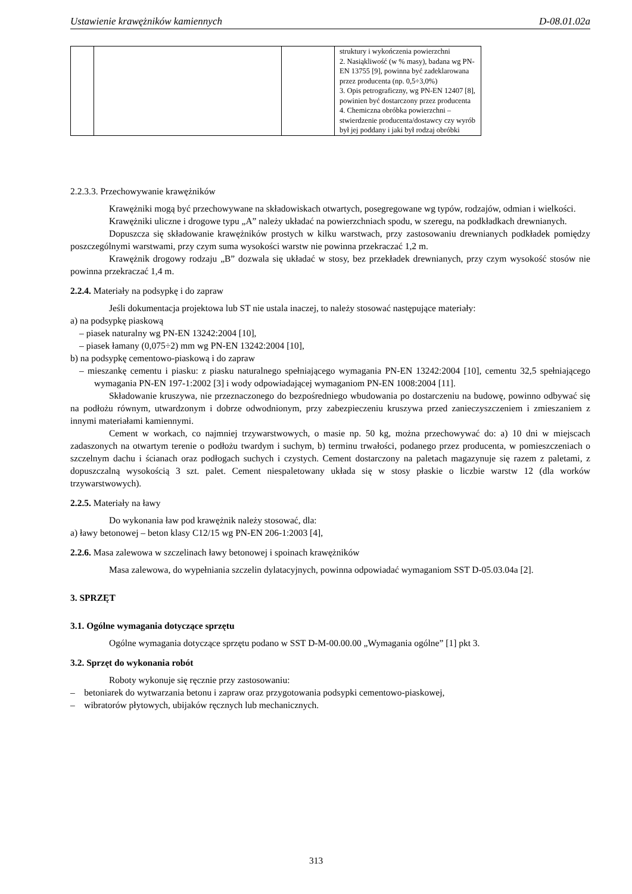Ustawienie krawężników kamiennych D-08.01.02a
| | | | struktury i wykończenia powierzchni 2. Nasiąkliwość (w % masy), badana wg PN-EN 13755 [9], powinna być zadeklarowana przez producenta (np. 0,5÷3,0%) 3. Opis petrograficzny, wg PN-EN 12407 [8], powinien być dostarczony przez producenta 4. Chemiczna obróbka powierzchni – stwierdzenie producenta/dostawcy czy wyrób był jej poddany i jaki był rodzaj obróbki |
2.2.3.3. Przechowywanie krawężników
Krawężniki mogą być przechowywane na składowiskach otwartych, posegregowane wg typów, rodzajów, odmian i wielkości.
Krawężniki uliczne i drogowe typu „A” należy układać na powierzchniach spodu, w szeregu, na podkładkach drewnianych.
Dopuszcza się składowanie krawężników prostych w kilku warstwach, przy zastosowaniu drewnianych podkładek pomiędzy poszczególnymi warstwami, przy czym suma wysokości warstw nie powinna przekraczać 1,2 m.
Krawężnik drogowy rodzaju „B” dozwala się układać w stosy, bez przekładek drewnianych, przy czym wysokość stosów nie powinna przekraczać 1,4 m.
2.2.4. Materiały na podsypkę i do zapraw
Jeśli dokumentacja projektowa lub ST nie ustala inaczej, to należy stosować następujące materiały:
a) na podsypkę piaskową
– piasek naturalny wg PN-EN 13242:2004 [10],
– piasek łamany (0,075÷2) mm wg PN-EN 13242:2004 [10],
b) na podsypkę cementowo-piaskową i do zapraw
– mieszankę cementu i piasku: z piasku naturalnego spełniającego wymagania PN-EN 13242:2004 [10], cementu 32,5 spełniającego wymagania PN-EN 197-1:2002 [3] i wody odpowiadającej wymaganiom PN-EN 1008:2004 [11].
Składowanie kruszywa, nie przeznaczonego do bezpośredniego wbudowania po dostarczeniu na budowę, powinno odbywać się na podłożu równym, utwardzonym i dobrze odwodnionym, przy zabezpieczeniu kruszywa przed zanieczyszczeniem i zmieszaniem z innymi materiałami kamiennymi.
Cement w workach, co najmniej trzywarstwowych, o masie np. 50 kg, można przechowywać do: a) 10 dni w miejscach zadaszonych na otwartym terenie o podłożu twardym i suchym, b) terminu trwałości, podanego przez producenta, w pomieszczeniach o szczelnym dachu i ścianach oraz podłogach suchych i czystych. Cement dostarczony na paletach magazynuje się razem z paletami, z dopuszczalną wysokością 3 szt. palet. Cement niespaletowany układa się w stosy płaskie o liczbie warstw 12 (dla worków trzywarstwowych).
2.2.5. Materiały na ławy
Do wykonania ław pod krawężnik należy stosować, dla:
a) ławy betonowej – beton klasy C12/15 wg PN-EN 206-1:2003 [4],
2.2.6. Masa zalewowa w szczelinach ławy betonowej i spoinach krawężników
Masa zalewowa, do wypełniania szczelin dylatacyjnych, powinna odpowiadać wymaganiom SST D-05.03.04a [2].
3. SPRZĘT
3.1. Ogólne wymagania dotyczące sprzętu
Ogólne wymagania dotyczące sprzętu podano w SST D-M-00.00.00 „Wymagania ogólne” [1] pkt 3.
3.2. Sprzęt do wykonania robót
Roboty wykonuje się ręcznie przy zastosowaniu:
– betoniarek do wytwarzania betonu i zapraw oraz przygotowania podsypki cementowo-piaskowej,
– wibratorów płytowych, ubijaków ręcznych lub mechanicznych.
313